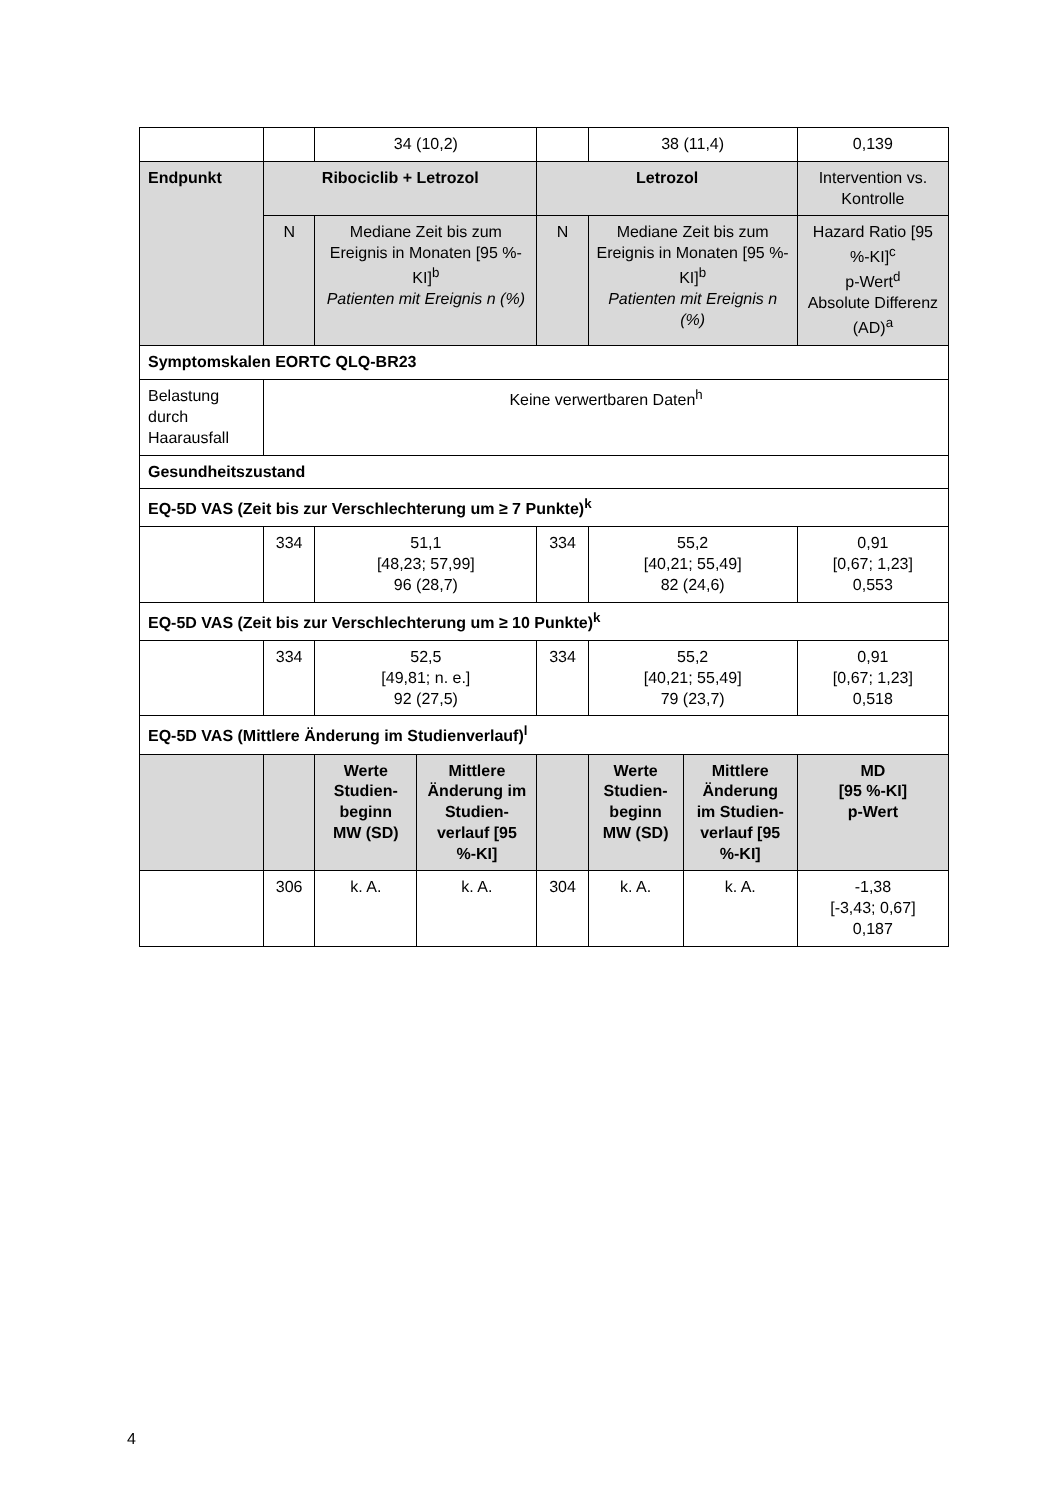| | | 34 (10,2) | | | 38 (11,4) | | 0,139 |
| Endpunkt | Ribociclib + Letrozol | | | Letrozol | | | Intervention vs. Kontrolle |
| | N | Mediane Zeit bis zum Ereignis in Monaten [95 %-KI]<sup>b</sup> Patienten mit Ereignis n (%) | | N | Mediane Zeit bis zum Ereignis in Monaten [95 %-KI]<sup>b</sup> Patienten mit Ereignis n (%) | | Hazard Ratio [95 %-KI]<sup>c</sup> p-Wert<sup>d</sup> Absolute Differenz (AD)<sup>a</sup> |
| Symptomskalen EORTC QLQ-BR23 | | | | | | | |
| Belastung durch Haarausfall | Keine verwertbaren Daten<sup>h</sup> | | | | | | |
| Gesundheitszustand | | | | | | | |
| EQ-5D VAS (Zeit bis zur Verschlechterung um ≥ 7 Punkte)<sup>k</sup> | | | | | | | |
| | 334 | 51,1 [48,23; 57,99] 96 (28,7) | | 334 | 55,2 [40,21; 55,49] 82 (24,6) | | 0,91 [0,67; 1,23] 0,553 |
| EQ-5D VAS (Zeit bis zur Verschlechterung um ≥ 10 Punkte)<sup>k</sup> | | | | | | | |
| | 334 | 52,5 [49,81; n. e.] 92 (27,5) | | 334 | 55,2 [40,21; 55,49] 79 (23,7) | | 0,91 [0,67; 1,23] 0,518 |
| EQ-5D VAS (Mittlere Änderung im Studienverlauf)<sup>l</sup> | | | | | | | |
| | | Werte Studien-beginn MW (SD) | Mittlere Änderung im Studien-verlauf [95 %-KI] | | Werte Studien-beginn MW (SD) | Mittlere Änderung im Studien-verlauf [95 %-KI] | MD [95 %-KI] p-Wert |
| | 306 | k. A. | k. A. | 304 | k. A. | k. A. | -1,38 [-3,43; 0,67] 0,187 |
4